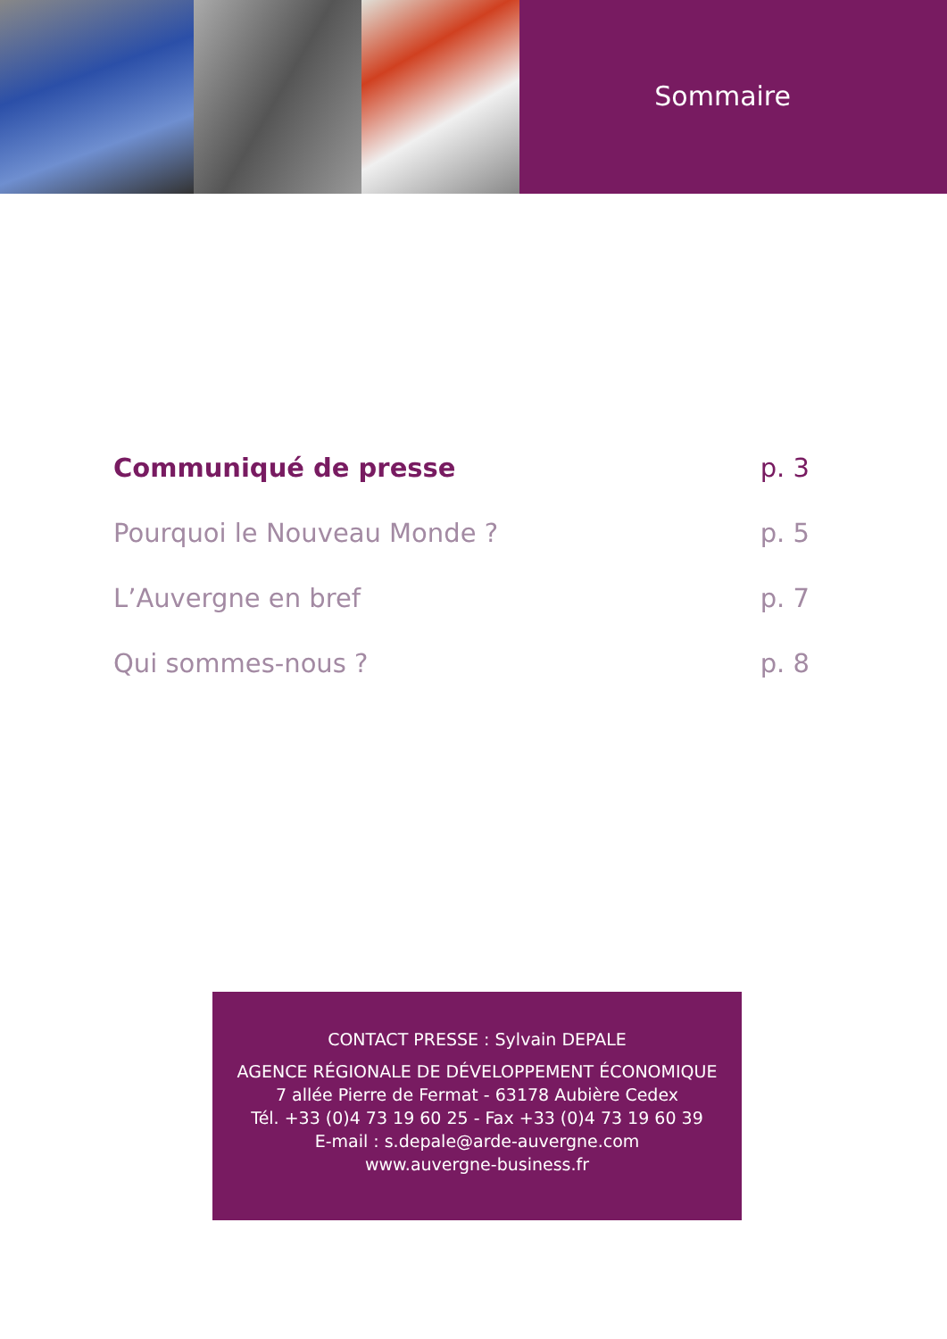Sommaire
Communiqué de presse p. 3
Pourquoi le Nouveau Monde ? p. 5
L’Auvergne en bref p. 7
Qui sommes-nous ? p. 8
CONTACT PRESSE : Sylvain DEPALE
AGENCE RÉGIONALE DE DÉVELOPPEMENT ÉCONOMIQUE
7 allée Pierre de Fermat - 63178 Aubière Cedex
Tél. +33 (0)4 73 19 60 25 - Fax +33 (0)4 73 19 60 39
E-mail : s.depale@arde-auvergne.com
www.auvergne-business.fr